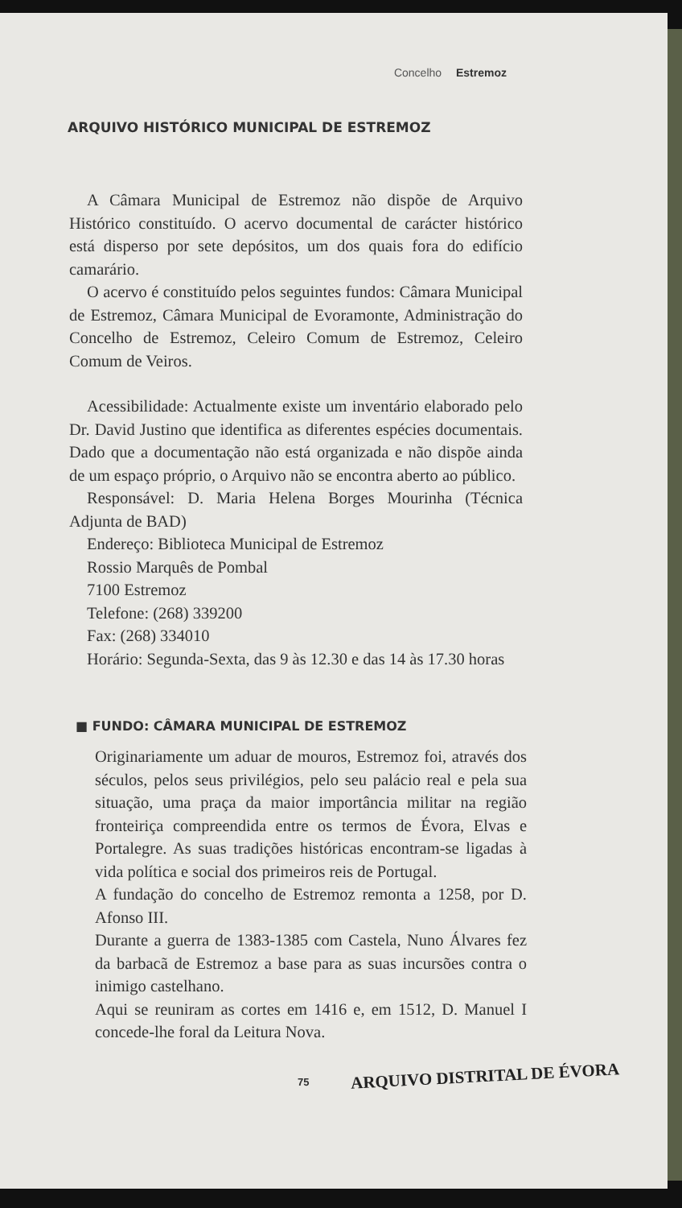Concelho Estremoz
ARQUIVO HISTÓRICO MUNICIPAL DE ESTREMOZ
A Câmara Municipal de Estremoz não dispõe de Arquivo Histórico constituído. O acervo documental de carácter histórico está disperso por sete depósitos, um dos quais fora do edifício camarário.
O acervo é constituído pelos seguintes fundos: Câmara Municipal de Estremoz, Câmara Municipal de Evoramonte, Administração do Concelho de Estremoz, Celeiro Comum de Estremoz, Celeiro Comum de Veiros.
Acessibilidade: Actualmente existe um inventário elaborado pelo Dr. David Justino que identifica as diferentes espécies documentais. Dado que a documentação não está organizada e não dispõe ainda de um espaço próprio, o Arquivo não se encontra aberto ao público.
Responsável: D. Maria Helena Borges Mourinha (Técnica Adjunta de BAD)
Endereço: Biblioteca Municipal de Estremoz
Rossio Marquês de Pombal
7100 Estremoz
Telefone: (268) 339200
Fax: (268) 334010
Horário: Segunda-Sexta, das 9 às 12.30 e das 14 às 17.30 horas
■ FUNDO: CÂMARA MUNICIPAL DE ESTREMOZ
Originariamente um aduar de mouros, Estremoz foi, através dos séculos, pelos seus privilégios, pelo seu palácio real e pela sua situação, uma praça da maior importância militar na região fronteiriça compreendida entre os termos de Évora, Elvas e Portalegre. As suas tradições históricas encontram-se ligadas à vida política e social dos primeiros reis de Portugal.
A fundação do concelho de Estremoz remonta a 1258, por D. Afonso III.
Durante a guerra de 1383-1385 com Castela, Nuno Álvares fez da barbacã de Estremoz a base para as suas incursões contra o inimigo castelhano.
Aqui se reuniram as cortes em 1416 e, em 1512, D. Manuel I concede-lhe foral da Leitura Nova.
75 ARQUIVO DISTRITAL DE ÉVORA